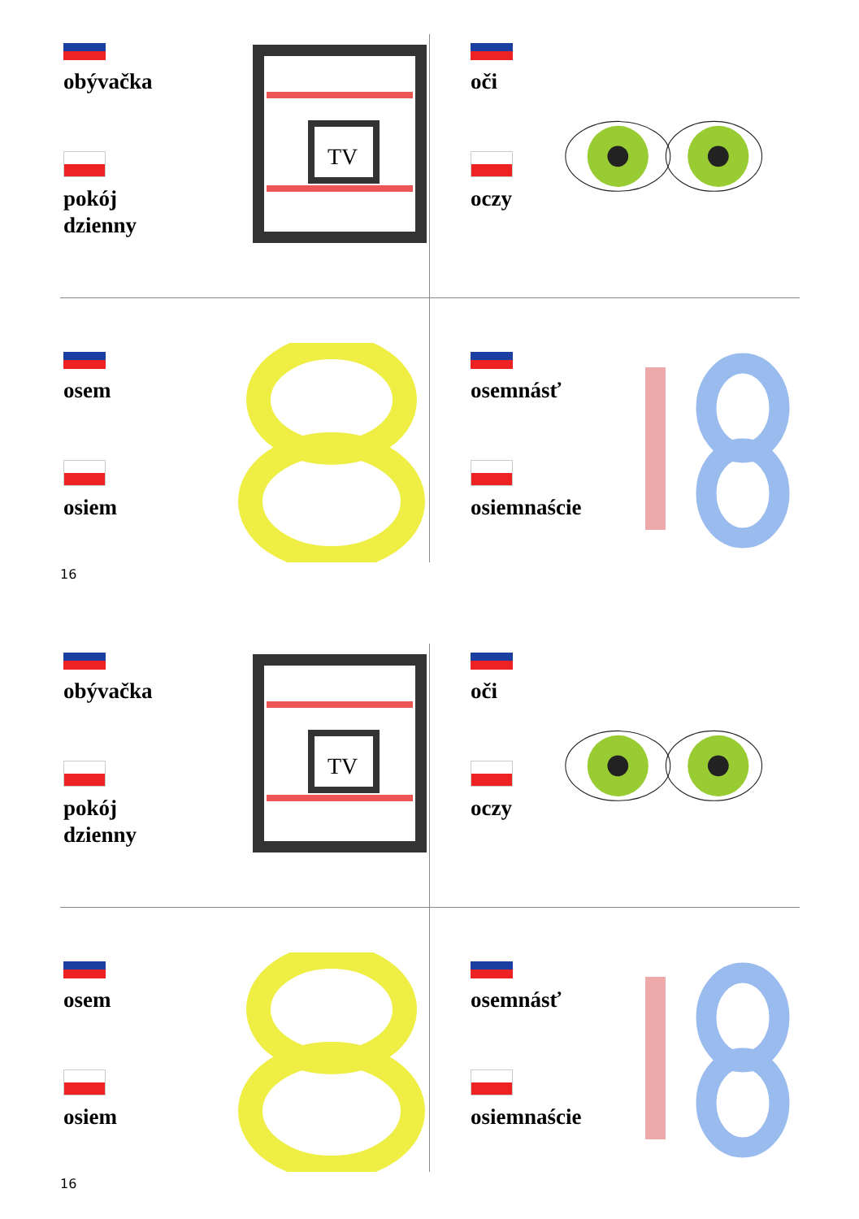obývačka
pokój
dzienny
TV
oči
oczy
osem
osiem
osemnásť
osiemnaście
16
obývačka
pokój
dzienny
TV
oči
oczy
osem
osiem
osemnásť
osiemnaście
16